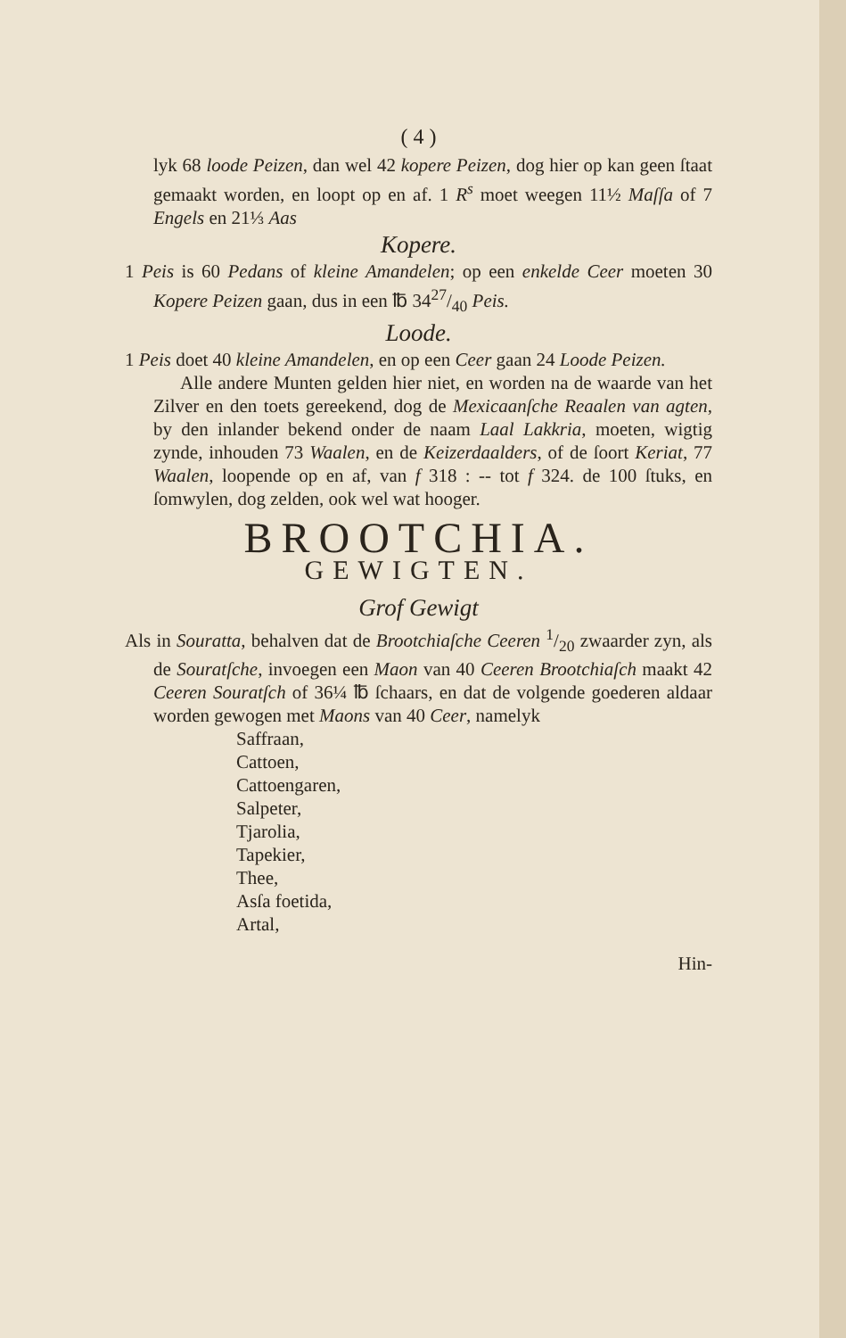( 4 )
lyk 68 loode Peizen, dan wel 42 kopere Peizen, dog hier op kan geen ſtaat gemaakt worden, en loopt op en af. 1 R<sup>s</sup> moet weegen 11½ Maſſa of 7 Engels en 21⅓ Aas
Kopere.
1 Peis is 60 Pedans of kleine Amandelen; op een enkelde Ceer moeten 30 Kopere Peizen gaan, dus in een ℔ 3427/40 Peis.
Loode.
1 Peis doet 40 kleine Amandelen, en op een Ceer gaan 24 Loode Peizen.
Alle andere Munten gelden hier niet, en worden na de waarde van het Zilver en den toets gereekend, dog de Mexicaanſche Reaalen van agten, by den inlander bekend onder de naam Laal Lakkria, moeten, wigtig zynde, inhouden 73 Waalen, en de Keizerdaalders, of de ſoort Keriat, 77 Waalen, loopende op en af, van f 318 : -- tot f 324. de 100 ſtuks, en ſomwylen, dog zelden, ook wel wat hooger.
BROOTCHIA.
GEWIGTEN.
Grof Gewigt
Als in Souratta, behalven dat de Brootchiaſche Ceeren 1/20 zwaarder zyn, als de Souratſche, invoegen een Maon van 40 Ceeren Brootchiaſch maakt 42 Ceeren Souratſch of 36¼ ℔ ſchaars, en dat de volgende goederen aldaar worden gewogen met Maons van 40 Ceer, namelyk
Saffraan,
Cattoen,
Cattoengaren,
Salpeter,
Tjarolia,
Tapekier,
Thee,
Asſa foetida,
Artal,
Hin-